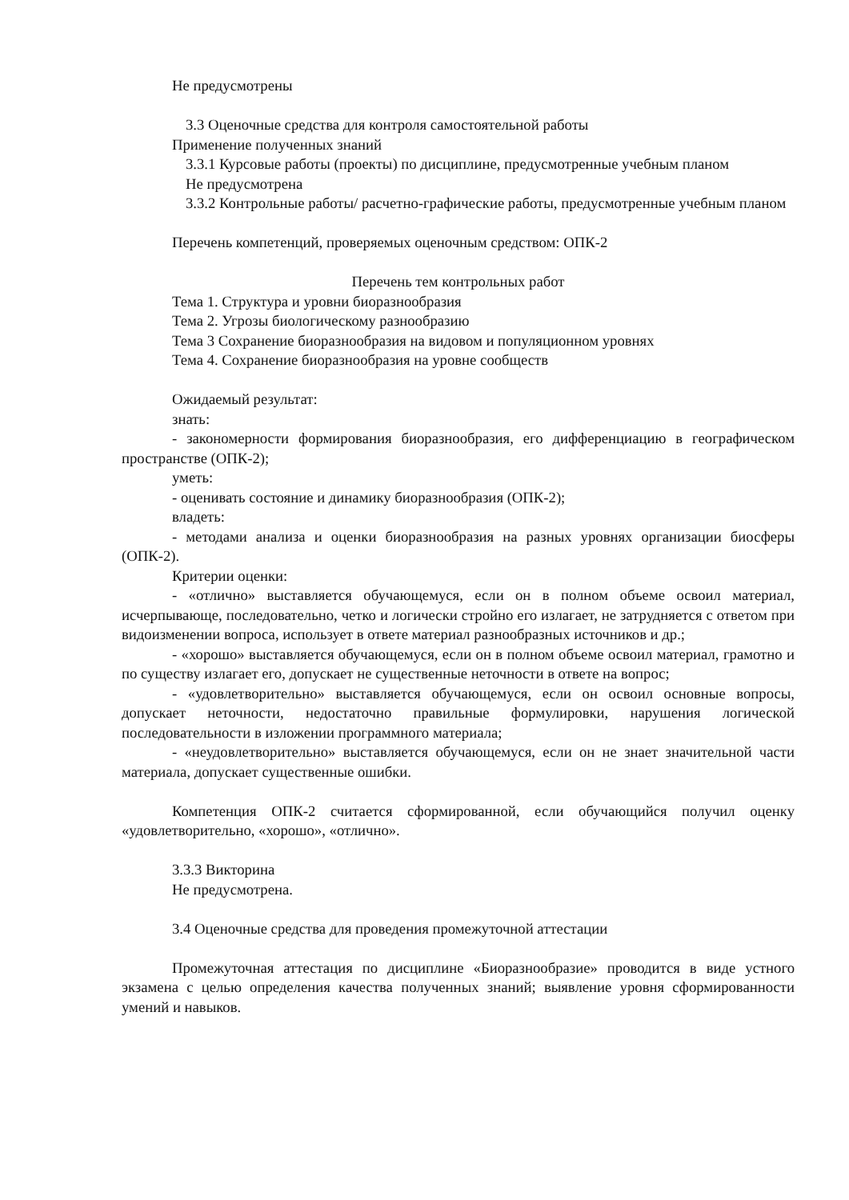Не предусмотрены
3.3 Оценочные средства для контроля самостоятельной работы
Применение полученных знаний
3.3.1 Курсовые работы (проекты) по дисциплине, предусмотренные учебным планом
Не предусмотрена
3.3.2 Контрольные работы/ расчетно-графические работы, предусмотренные учебным планом
Перечень компетенций, проверяемых оценочным средством: ОПК-2
Перечень тем контрольных работ
Тема 1. Структура и уровни биоразнообразия
Тема 2. Угрозы биологическому разнообразию
Тема 3 Сохранение биоразнообразия на видовом и популяционном уровнях
Тема 4. Сохранение биоразнообразия на уровне сообществ
Ожидаемый результат:
знать:
- закономерности формирования биоразнообразия, его дифференциацию в географическом пространстве (ОПК-2);
уметь:
- оценивать состояние и динамику биоразнообразия (ОПК-2);
владеть:
- методами анализа и оценки биоразнообразия на разных уровнях организации биосферы (ОПК-2).
Критерии оценки:
- «отлично» выставляется обучающемуся, если он в полном объеме освоил материал, исчерпывающе, последовательно, четко и логически стройно его излагает, не затрудняется с ответом при видоизменении вопроса, использует в ответе материал разнообразных источников и др.;
- «хорошо» выставляется обучающемуся, если он в полном объеме освоил материал, грамотно и по существу излагает его, допускает не существенные неточности в ответе на вопрос;
- «удовлетворительно» выставляется обучающемуся, если он освоил основные вопросы, допускает неточности, недостаточно правильные формулировки, нарушения логической последовательности в изложении программного материала;
- «неудовлетворительно» выставляется обучающемуся, если он не знает значительной части материала, допускает существенные ошибки.
Компетенция ОПК-2 считается сформированной, если обучающийся получил оценку «удовлетворительно, «хорошо», «отлично».
3.3.3 Викторина
Не предусмотрена.
3.4 Оценочные средства для проведения промежуточной аттестации
Промежуточная аттестация по дисциплине «Биоразнообразие» проводится в виде устного экзамена с целью определения качества полученных знаний; выявление уровня сформированности умений и навыков.